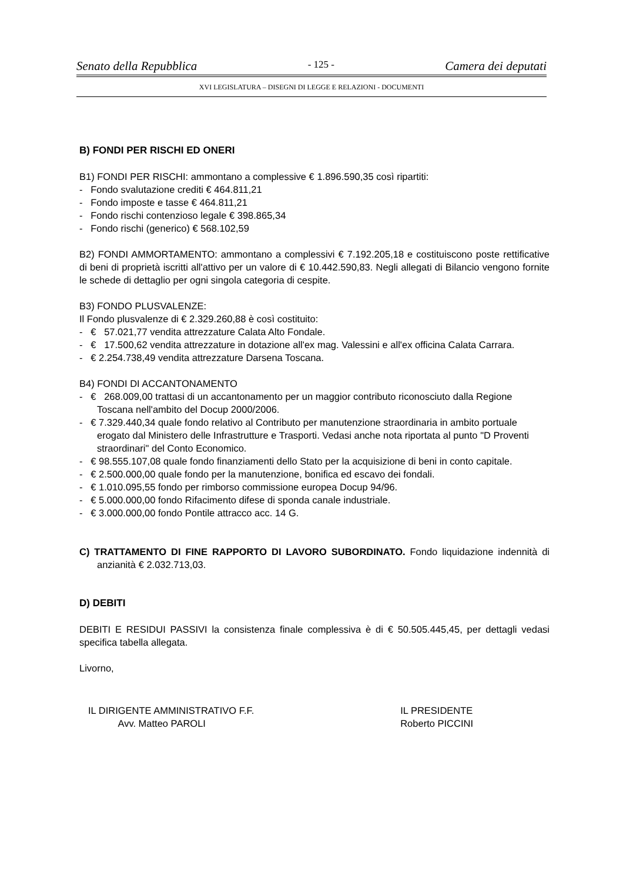Senato della Repubblica - 125 - Camera dei deputati
XVI LEGISLATURA – DISEGNI DI LEGGE E RELAZIONI - DOCUMENTI
B) FONDI PER RISCHI ED ONERI
B1) FONDI PER RISCHI: ammontano a complessive € 1.896.590,35 così ripartiti:
- Fondo svalutazione crediti € 464.811,21
- Fondo imposte e tasse € 464.811,21
- Fondo rischi contenzioso legale € 398.865,34
- Fondo rischi (generico) € 568.102,59
B2) FONDI AMMORTAMENTO: ammontano a complessivi € 7.192.205,18 e costituiscono poste rettificative di beni di proprietà iscritti all'attivo per un valore di € 10.442.590,83. Negli allegati di Bilancio vengono fornite le schede di dettaglio per ogni singola categoria di cespite.
B3) FONDO PLUSVALENZE:
Il Fondo plusvalenze di € 2.329.260,88 è così costituito:
- € 57.021,77 vendita attrezzature Calata Alto Fondale.
- € 17.500,62 vendita attrezzature in dotazione all'ex mag. Valessini e all'ex officina Calata Carrara.
- € 2.254.738,49 vendita attrezzature Darsena Toscana.
B4) FONDI DI ACCANTONAMENTO
- € 268.009,00 trattasi di un accantonamento per un maggior contributo riconosciuto dalla Regione Toscana nell'ambito del Docup 2000/2006.
- € 7.329.440,34 quale fondo relativo al Contributo per manutenzione straordinaria in ambito portuale erogato dal Ministero delle Infrastrutture e Trasporti. Vedasi anche nota riportata al punto "D Proventi straordinari" del Conto Economico.
- € 98.555.107,08 quale fondo finanziamenti dello Stato per la acquisizione di beni in conto capitale.
- € 2.500.000,00 quale fondo per la manutenzione, bonifica ed escavo dei fondali.
- € 1.010.095,55 fondo per rimborso commissione europea Docup 94/96.
- € 5.000.000,00 fondo Rifacimento difese di sponda canale industriale.
- € 3.000.000,00 fondo Pontile attracco acc. 14 G.
C) TRATTAMENTO DI FINE RAPPORTO DI LAVORO SUBORDINATO. Fondo liquidazione indennità di anzianità € 2.032.713,03.
D) DEBITI
DEBITI E RESIDUI PASSIVI la consistenza finale complessiva è di € 50.505.445,45, per dettagli vedasi specifica tabella allegata.
Livorno,
IL DIRIGENTE AMMINISTRATIVO F.F.
Avv. Matteo PAROLI
IL PRESIDENTE
Roberto PICCINI